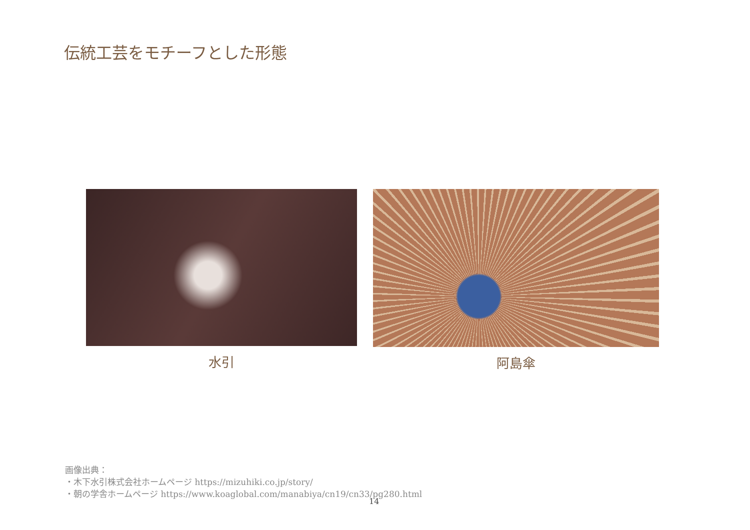伝統工芸をモチーフとした形態
水引 阿島傘
画像出典：
・木下水引株式会社ホームページ https://mizuhiki.co.jp/story/
・朝の学舎ホームページ https://www.koaglobal.com/manabiya/cn19/cn33/pg280.html
14